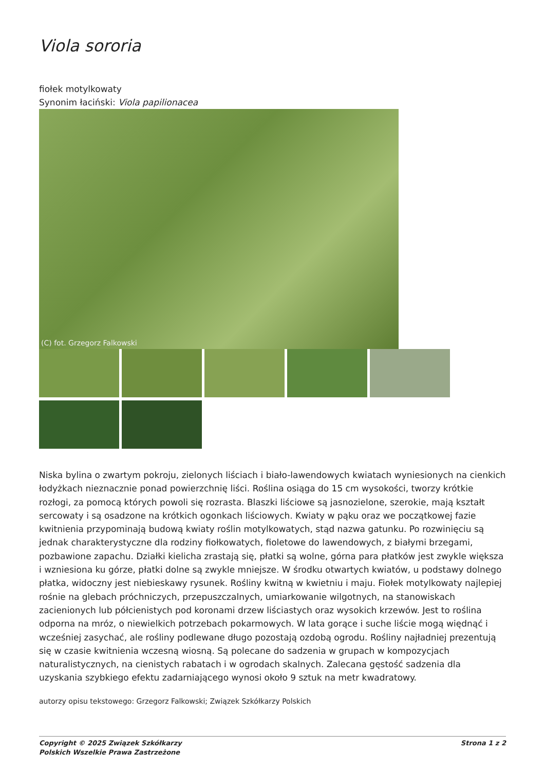Viola sororia
fiołek motylkowaty
Synonim łaciński: Viola papilionacea
(C) fot. Grzegorz Falkowski
Niska bylina o zwartym pokroju, zielonych liściach i biało-lawendowych kwiatach wyniesionych na cienkich łodyżkach nieznacznie ponad powierzchnię liści. Roślina osiąga do 15 cm wysokości, tworzy krótkie rozłogi, za pomocą których powoli się rozrasta. Blaszki liściowe są jasnozielone, szerokie, mają kształt sercowaty i są osadzone na krótkich ogonkach liściowych. Kwiaty w pąku oraz we początkowej fazie kwitnienia przypominają budową kwiaty roślin motylkowatych, stąd nazwa gatunku. Po rozwinięciu są jednak charakterystyczne dla rodziny fiołkowatych, fioletowe do lawendowych, z białymi brzegami, pozbawione zapachu. Działki kielicha zrastają się, płatki są wolne, górna para płatków jest zwykle większa i wzniesiona ku górze, płatki dolne są zwykle mniejsze. W środku otwartych kwiatów, u podstawy dolnego płatka, widoczny jest niebieskawy rysunek. Rośliny kwitną w kwietniu i maju. Fiołek motylkowaty najlepiej rośnie na glebach próchniczych, przepuszczalnych, umiarkowanie wilgotnych, na stanowiskach zacienionych lub półcienistych pod koronami drzew liściastych oraz wysokich krzewów. Jest to roślina odporna na mróz, o niewielkich potrzebach pokarmowych. W lata gorące i suche liście mogą więdnąć i wcześniej zasychać, ale rośliny podlewane długo pozostają ozdobą ogrodu. Rośliny najładniej prezentują się w czasie kwitnienia wczesną wiosną. Są polecane do sadzenia w grupach w kompozycjach naturalistycznych, na cienistych rabatach i w ogrodach skalnych. Zalecana gęstość sadzenia dla uzyskania szybkiego efektu zadarniającego wynosi około 9 sztuk na metr kwadratowy.
autorzy opisu tekstowego: Grzegorz Falkowski; Związek Szkółkarzy Polskich
Copyright © 2025 Związek Szkółkarzy
Polskich Wszelkie Prawa Zastrzeżone
Strona 1 z 2